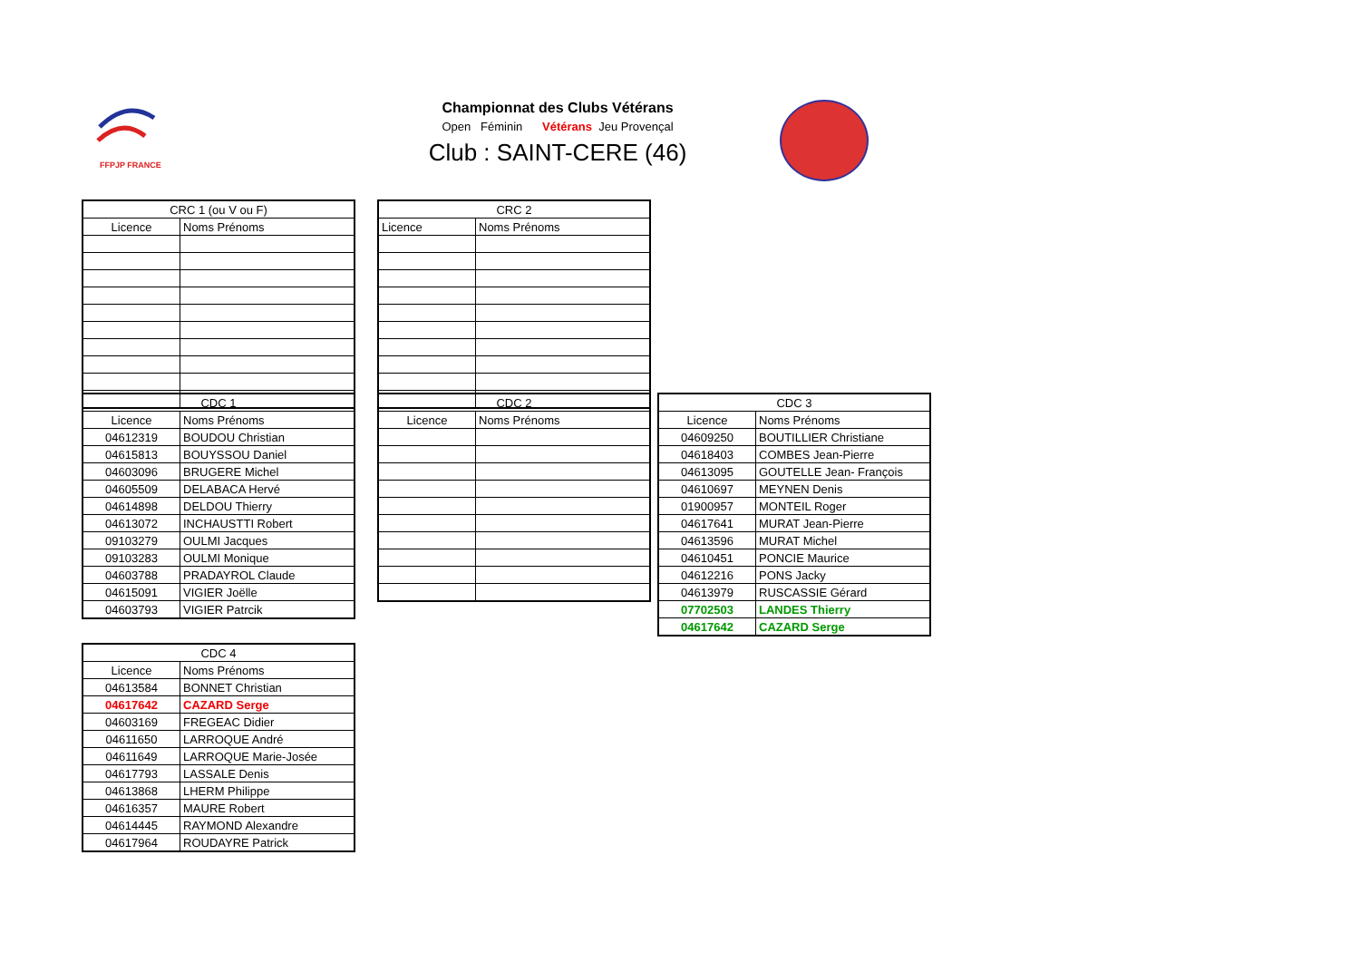FFPJP FRANCE
Championnat des Clubs Vétérans
Open Féminin Vétérans Jeu Provençal
Club : SAINT-CERE (46)
| CRC 1 (ou V ou F) | |
| --- | --- |
| Licence | Noms Prénoms |
| CRC 2 | |
| --- | --- |
| Licence | Noms Prénoms |
| CDC 1 | |
| --- | --- |
| Licence | Noms Prénoms |
| 04612319 | BOUDOU Christian |
| 04615813 | BOUYSSOU Daniel |
| 04603096 | BRUGERE Michel |
| 04605509 | DELABACA Hervé |
| 04614898 | DELDOU Thierry |
| 04613072 | INCHAUSTTI Robert |
| 09103279 | OULMI Jacques |
| 09103283 | OULMI Monique |
| 04603788 | PRADAYROL Claude |
| 04615091 | VIGIER Joëlle |
| 04603793 | VIGIER Patrcik |
| CDC 2 | |
| --- | --- |
| Licence | Noms Prénoms |
| CDC 3 | |
| --- | --- |
| Licence | Noms Prénoms |
| 04609250 | BOUTILLIER Christiane |
| 04618403 | COMBES Jean-Pierre |
| 04613095 | GOUTELLE Jean- François |
| 04610697 | MEYNEN Denis |
| 01900957 | MONTEIL Roger |
| 04617641 | MURAT Jean-Pierre |
| 04613596 | MURAT Michel |
| 04610451 | PONCIE Maurice |
| 04612216 | PONS Jacky |
| 04613979 | RUSCASSIE Gérard |
| 07702503 | LANDES Thierry |
| 04617642 | CAZARD Serge |
| CDC 4 | |
| --- | --- |
| Licence | Noms Prénoms |
| 04613584 | BONNET Christian |
| 04617642 | CAZARD Serge |
| 04603169 | FREGEAC Didier |
| 04611650 | LARROQUE André |
| 04611649 | LARROQUE Marie-Josée |
| 04617793 | LASSALE Denis |
| 04613868 | LHERM Philippe |
| 04616357 | MAURE Robert |
| 04614445 | RAYMOND Alexandre |
| 04617964 | ROUDAYRE Patrick |